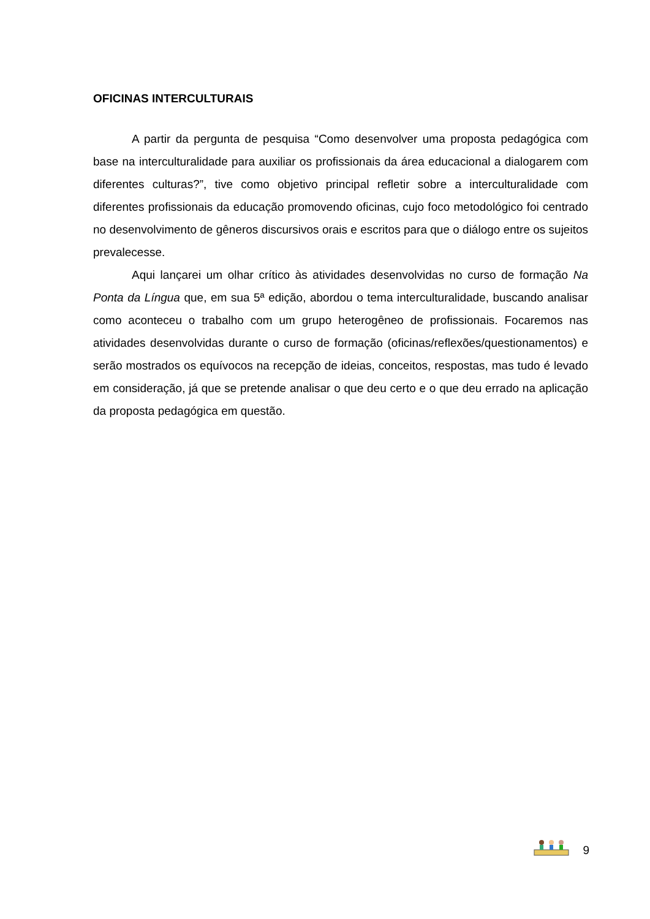OFICINAS INTERCULTURAIS
A partir da pergunta de pesquisa “Como desenvolver uma proposta pedagógica com base na interculturalidade para auxiliar os profissionais da área educacional a dialogarem com diferentes culturas?”, tive como objetivo principal refletir sobre a interculturalidade com diferentes profissionais da educação promovendo oficinas, cujo foco metodológico foi centrado no desenvolvimento de gêneros discursivos orais e escritos para que o diálogo entre os sujeitos prevalecesse.
Aqui lançarei um olhar crítico às atividades desenvolvidas no curso de formação Na Ponta da Língua que, em sua 5ª edição, abordou o tema interculturalidade, buscando analisar como aconteceu o trabalho com um grupo heterogêneo de profissionais. Focaremos nas atividades desenvolvidas durante o curso de formação (oficinas/reflexões/questionamentos) e serão mostrados os equívocos na recepção de ideias, conceitos, respostas, mas tudo é levado em consideração, já que se pretende analisar o que deu certo e o que deu errado na aplicação da proposta pedagógica em questão.
9